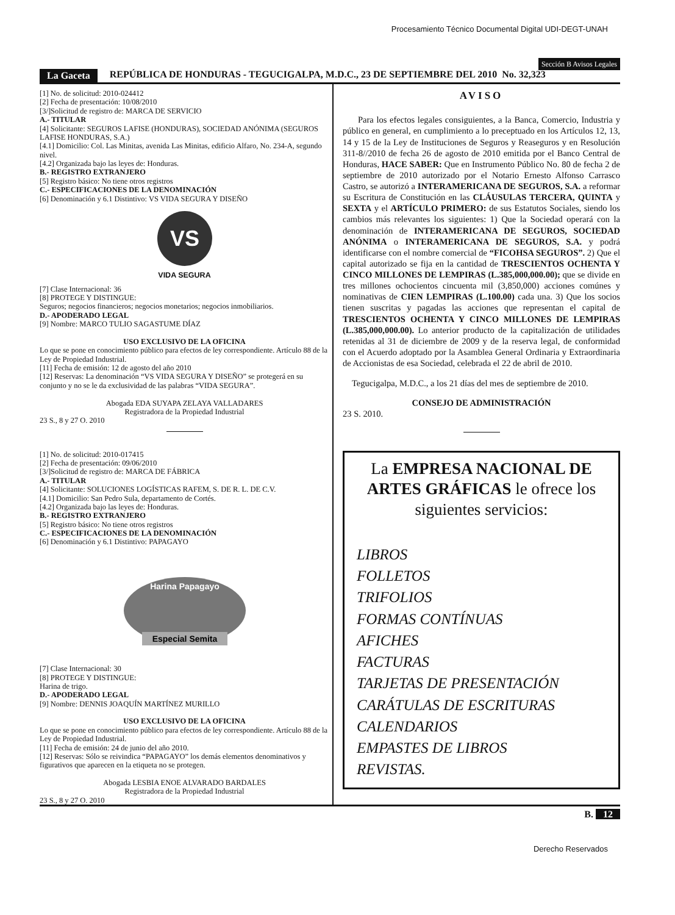Procesamiento Técnico Documental Digital UDI-DEGT-UNAH
Sección B Avisos Legales
La Gaceta REPÚBLICA DE HONDURAS - TEGUCIGALPA, M.D.C., 23 DE SEPTIEMBRE DEL 2010 No. 32,323
[1] No. de solicitud: 2010-024412
[2] Fecha de presentación: 10/08/2010
[3/]Solicitud de registro de: MARCA DE SERVICIO
A.- TITULAR
[4] Solicitante: SEGUROS LAFISE (HONDURAS), SOCIEDAD ANÓNIMA (SEGUROS LAFISE HONDURAS, S.A.)
[4.1] Domicilio: Col. Las Minitas, avenida Las Minitas, edificio Alfaro, No. 234-A, segundo nivel.
[4.2] Organizada bajo las leyes de: Honduras.
B.- REGISTRO EXTRANJERO
[5] Registro básico: No tiene otros registros
C.- ESPECIFICACIONES DE LA DENOMINACIÓN
[6] Denominación y 6.1 Distintivo: VS VIDA SEGURA Y DISEÑO
VS
VIDA SEGURA
[7] Clase Internacional: 36
[8] PROTEGE Y DISTINGUE:
Seguros; negocios financieros; negocios monetarios; negocios inmobiliarios.
D.- APODERADO LEGAL
[9] Nombre: MARCO TULIO SAGASTUME DÍAZ
USO EXCLUSIVO DE LA OFICINA
Lo que se pone en conocimiento público para efectos de ley correspondiente. Artículo 88 de la Ley de Propiedad Industrial.
[11] Fecha de emisión: 12 de agosto del año 2010
[12] Reservas: La denominación “VS VIDA SEGURA Y DISEÑO” se protegerá en su conjunto y no se le da exclusividad de las palabras “VIDA SEGURA”.
Abogada EDA SUYAPA ZELAYA VALLADARES
Registradora de la Propiedad Industrial
23 S., 8 y 27 O. 2010
[1] No. de solicitud: 2010-017415
[2] Fecha de presentación: 09/06/2010
[3/]Solicitud de registro de: MARCA DE FÁBRICA
A.- TITULAR
[4] Solicitante: SOLUCIONES LOGÍSTICAS RAFEM, S. DE R. L. DE C.V.
[4.1] Domicilio: San Pedro Sula, departamento de Cortés.
[4.2] Organizada bajo las leyes de: Honduras.
B.- REGISTRO EXTRANJERO
[5] Registro básico: No tiene otros registros
C.- ESPECIFICACIONES DE LA DENOMINACIÓN
[6] Denominación y 6.1 Distintivo: PAPAGAYO
Harina Papagayo
Especial Semita
[7] Clase Internacional: 30
[8] PROTEGE Y DISTINGUE:
Harina de trigo.
D.- APODERADO LEGAL
[9] Nombre: DENNIS JOAQUÍN MARTÍNEZ MURILLO
USO EXCLUSIVO DE LA OFICINA
Lo que se pone en conocimiento público para efectos de ley correspondiente. Artículo 88 de la Ley de Propiedad Industrial.
[11] Fecha de emisión: 24 de junio del año 2010.
[12] Reservas: Sólo se reivindica “PAPAGAYO” los demás elementos denominativos y figurativos que aparecen en la etiqueta no se protegen.
Abogada LESBIA ENOE ALVARADO BARDALES
Registradora de la Propiedad Industrial
23 S., 8 y 27 O. 2010
AVISO
Para los efectos legales consiguientes, a la Banca, Comercio, Industria y público en general, en cumplimiento a lo preceptuado en los Artículos 12, 13, 14 y 15 de la Ley de Instituciones de Seguros y Reaseguros y en Resolución 311-8//2010 de fecha 26 de agosto de 2010 emitida por el Banco Central de Honduras, HACE SABER: Que en Instrumento Público No. 80 de fecha 2 de septiembre de 2010 autorizado por el Notario Ernesto Alfonso Carrasco Castro, se autorizó a INTERAMERICANA DE SEGUROS, S.A. a reformar su Escritura de Constitución en las CLÁUSULAS TERCERA, QUINTA y SEXTA y el ARTÍCULO PRIMERO: de sus Estatutos Sociales, siendo los cambios más relevantes los siguientes: 1) Que la Sociedad operará con la denominación de INTERAMERICANA DE SEGUROS, SOCIEDAD ANÓNIMA o INTERAMERICANA DE SEGUROS, S.A. y podrá identificarse con el nombre comercial de “FICOHSA SEGUROS”. 2) Que el capital autorizado se fija en la cantidad de TRESCIENTOS OCHENTA Y CINCO MILLONES DE LEMPIRAS (L.385,000,000.00); que se divide en tres millones ochocientos cincuenta mil (3,850,000) acciones comúnes y nominativas de CIEN LEMPIRAS (L.100.00) cada una. 3) Que los socios tienen suscritas y pagadas las acciones que representan el capital de TRESCIENTOS OCHENTA Y CINCO MILLONES DE LEMPIRAS (L.385,000,000.00). Lo anterior producto de la capitalización de utilidades retenidas al 31 de diciembre de 2009 y de la reserva legal, de conformidad con el Acuerdo adoptado por la Asamblea General Ordinaria y Extraordinaria de Accionistas de esa Sociedad, celebrada el 22 de abril de 2010.
Tegucigalpa, M.D.C., a los 21 días del mes de septiembre de 2010.
CONSEJO DE ADMINISTRACIÓN
23 S. 2010.
La EMPRESA NACIONAL DE ARTES GRÁFICAS le ofrece los siguientes servicios:
LIBROS
FOLLETOS
TRIFOLIOS
FORMAS CONTÍNUAS
AFICHES
FACTURAS
TARJETAS DE PRESENTACIÓN
CARÁTULAS DE ESCRITURAS
CALENDARIOS
EMPASTES DE LIBROS
REVISTAS.
B. 12
Derecho Reservados